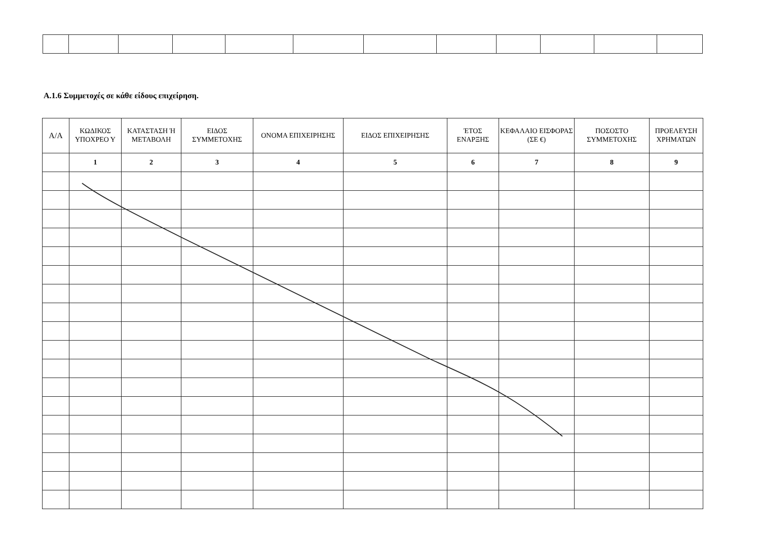Α.1.6 Συμμετοχές σε κάθε είδους επιχείρηση.
| Α/Α | ΚΩΔΙΚΟΣ ΥΠΟΧΡΕΟ Υ | ΚΑΤΑΣΤΑΣΗ Ή ΜΕΤΑΒΟΛΗ | ΕΙΔΟΣ ΣΥΜΜΕΤΟΧΗΣ | ΟΝΟΜΑ ΕΠΙΧΕΙΡΗΣΗΣ | ΕΙΔΟΣ ΕΠΙΧΕΙΡΗΣΗΣ | ΈΤΟΣ ΕΝΑΡΞΗΣ | ΚΕΦΑΛΑΙΟ ΕΙΣΦΟΡΑΣ (ΣΕ €) | ΠΟΣΟΣΤΟ ΣΥΜΜΕΤΟΧΗΣ | ΠΡΟΕΛΕΥΣΗ ΧΡΗΜΑΤΩΝ |
| --- | --- | --- | --- | --- | --- | --- | --- | --- | --- |
| | 1 | 2 | 3 | 4 | 5 | 6 | 7 | 8 | 9 |